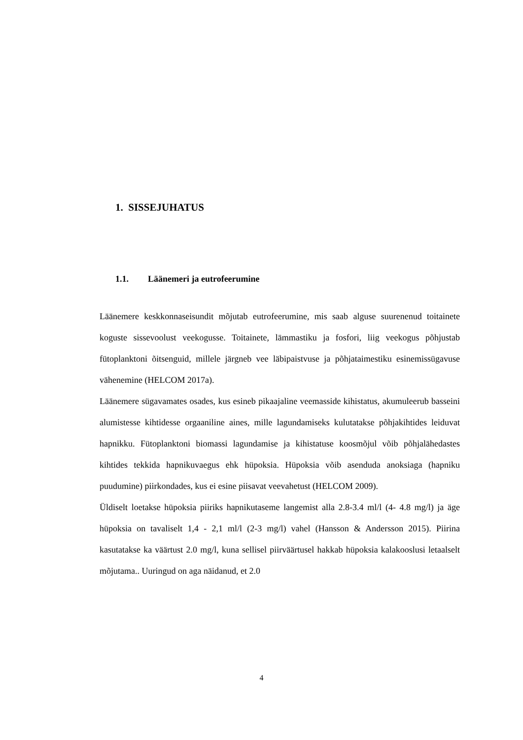1. SISSEJUHATUS
1.1. Läänemeri ja eutrofeerumine
Läänemere keskkonnaseisundit mõjutab eutrofeerumine, mis saab alguse suurenenud toitainete koguste sissevoolust veekogusse. Toitainete, lämmastiku ja fosfori, liig veekogus põhjustab fütoplanktoni õitsenguid, millele järgneb vee läbipaistvuse ja põhjataimestiku esinemissügavuse vähenemine (HELCOM 2017a).
Läänemere sügavamates osades, kus esineb pikaajaline veemasside kihistatus, akumuleerub basseini alumistesse kihtidesse orgaaniline aines, mille lagundamiseks kulutatakse põhjakihtides leiduvat hapnikku. Fütoplanktoni biomassi lagundamise ja kihistatuse koosmõjul võib põhjalähedastes kihtides tekkida hapnikuvaegus ehk hüpoksia. Hüpoksia võib asenduda anoksiaga (hapniku puudumine) piirkondades, kus ei esine piisavat veevahetust (HELCOM 2009).
Üldiselt loetakse hüpoksia piiriks hapnikutaseme langemist alla 2.8-3.4 ml/l (4- 4.8 mg/l) ja äge hüpoksia on tavaliselt 1,4 - 2,1 ml/l (2-3 mg/l) vahel (Hansson & Andersson 2015). Piirina kasutatakse ka väärtust 2.0 mg/l, kuna sellisel piirväärtusel hakkab hüpoksia kalakooslusi letaalselt mõjutama.. Uuringud on aga näidanud, et 2.0
4